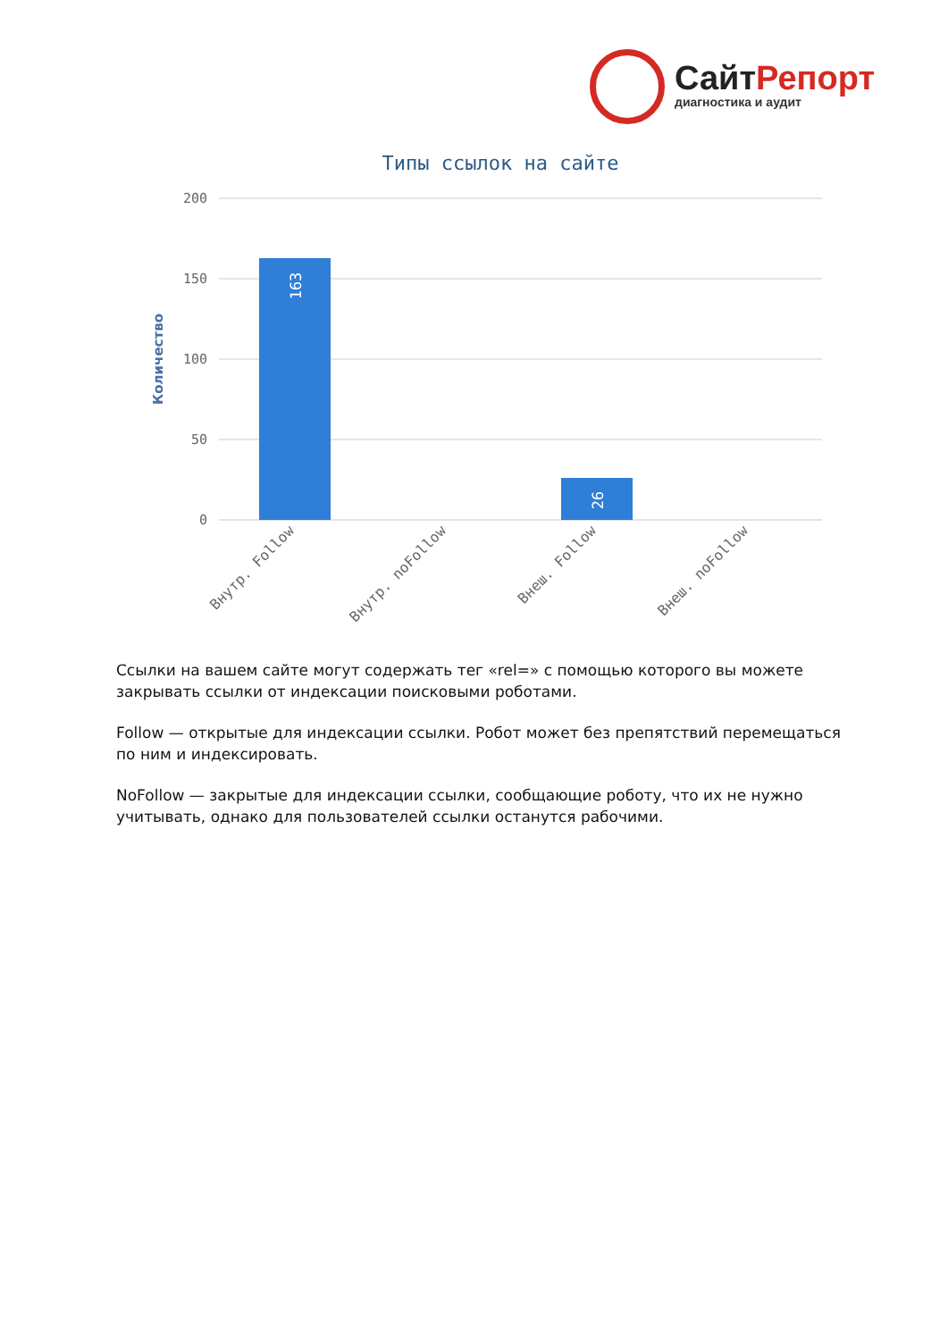СайтРепорт
диагностика и аудит
Типы ссылок на сайте
200
150
100
50
0
Количество
163
26
Внутр. Follow
Внутр. noFollow
Внеш. Follow
Внеш. noFollow
Ссылки на вашем сайте могут содержать тег «rel=» с помощью которого вы можете закрывать ссылки от индексации поисковыми роботами.
Follow — открытые для индексации ссылки. Робот может без препятствий перемещаться по ним и индексировать.
NoFollow — закрытые для индексации ссылки, сообщающие роботу, что их не нужно учитывать, однако для пользователей ссылки останутся рабочими.